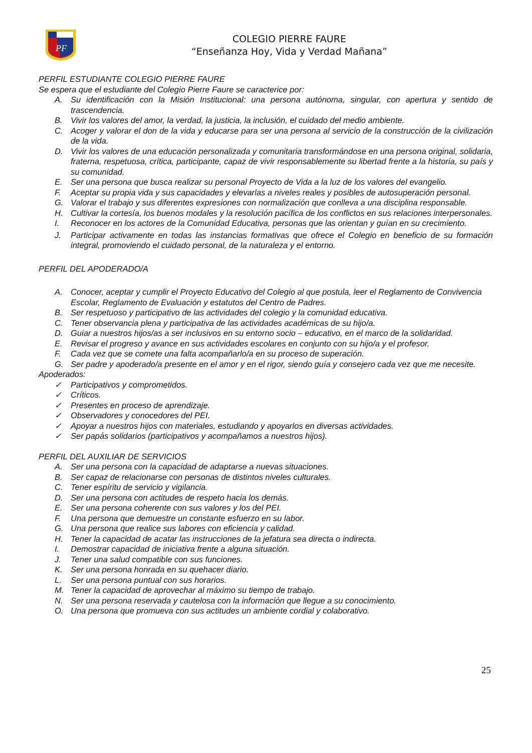PF
COLEGIO PIERRE FAURE
“Enseñanza Hoy, Vida y Verdad Mañana”
PERFIL ESTUDIANTE COLEGIO PIERRE FAURE
Se espera que el estudiante del Colegio Pierre Faure se caracterice por:
A. Su identificación con la Misión Institucional: una persona autónoma, singular, con apertura y sentido de trascendencia.
B. Vivir los valores del amor, la verdad, la justicia, la inclusión, el cuidado del medio ambiente.
C. Acoger y valorar el don de la vida y educarse para ser una persona al servicio de la construcción de la civilización de la vida.
D. Vivir los valores de una educación personalizada y comunitaria transformándose en una persona original, solidaria, fraterna, respetuosa, crítica, participante, capaz de vivir responsablemente su libertad frente a la historia, su país y su comunidad.
E. Ser una persona que busca realizar su personal Proyecto de Vida a la luz de los valores del evangelio.
F. Aceptar su propia vida y sus capacidades y elevarlas a niveles reales y posibles de autosuperación personal.
G. Valorar el trabajo y sus diferentes expresiones con normalización que conlleva a una disciplina responsable.
H. Cultivar la cortesía, los buenos modales y la resolución pacífica de los conflictos en sus relaciones interpersonales.
I. Reconocer en los actores de la Comunidad Educativa, personas que las orientan y guían en su crecimiento.
J. Participar activamente en todas las instancias formativas que ofrece el Colegio en beneficio de su formación integral, promoviendo el cuidado personal, de la naturaleza y el entorno.
PERFIL DEL APODERADO/A
A. Conocer, aceptar y cumplir el Proyecto Educativo del Colegio al que postula, leer el Reglamento de Convivencia Escolar, Reglamento de Evaluación y estatutos del Centro de Padres.
B. Ser respetuoso y participativo de las actividades del colegio y la comunidad educativa.
C. Tener observancia plena y participativa de las actividades académicas de su hijo/a.
D. Guiar a nuestros hijos/as a ser inclusivos en su entorno socio – educativo, en el marco de la solidaridad.
E. Revisar el progreso y avance en sus actividades escolares en conjunto con su hijo/a y el profesor.
F. Cada vez que se comete una falta acompañarlo/a en su proceso de superación.
G. Ser padre y apoderado/a presente en el amor y en el rigor, siendo guía y consejero cada vez que me necesite.
Apoderados:
✓ Participativos y comprometidos.
✓ Críticos.
✓ Presentes en proceso de aprendizaje.
✓ Observadores y conocedores del PEI.
✓ Apoyar a nuestros hijos con materiales, estudiando y apoyarlos en diversas actividades.
✓ Ser papás solidarios (participativos y acompañamos a nuestros hijos).
PERFIL DEL AUXILIAR DE SERVICIOS
A. Ser una persona con la capacidad de adaptarse a nuevas situaciones.
B. Ser capaz de relacionarse con personas de distintos niveles culturales.
C. Tener espíritu de servicio y vigilancia.
D. Ser una persona con actitudes de respeto hacia los demás.
E. Ser una persona coherente con sus valores y los del PEI.
F. Una persona que demuestre un constante esfuerzo en su labor.
G. Una persona que realice sus labores con eficiencia y calidad.
H. Tener la capacidad de acatar las instrucciones de la jefatura sea directa o indirecta.
I. Demostrar capacidad de iniciativa frente a alguna situación.
J. Tener una salud compatible con sus funciones.
K. Ser una persona honrada en su quehacer diario.
L. Ser una persona puntual con sus horarios.
M. Tener la capacidad de aprovechar al máximo su tiempo de trabajo.
N. Ser una persona reservada y cautelosa con la información que llegue a su conocimiento.
O. Una persona que promueva con sus actitudes un ambiente cordial y colaborativo.
25